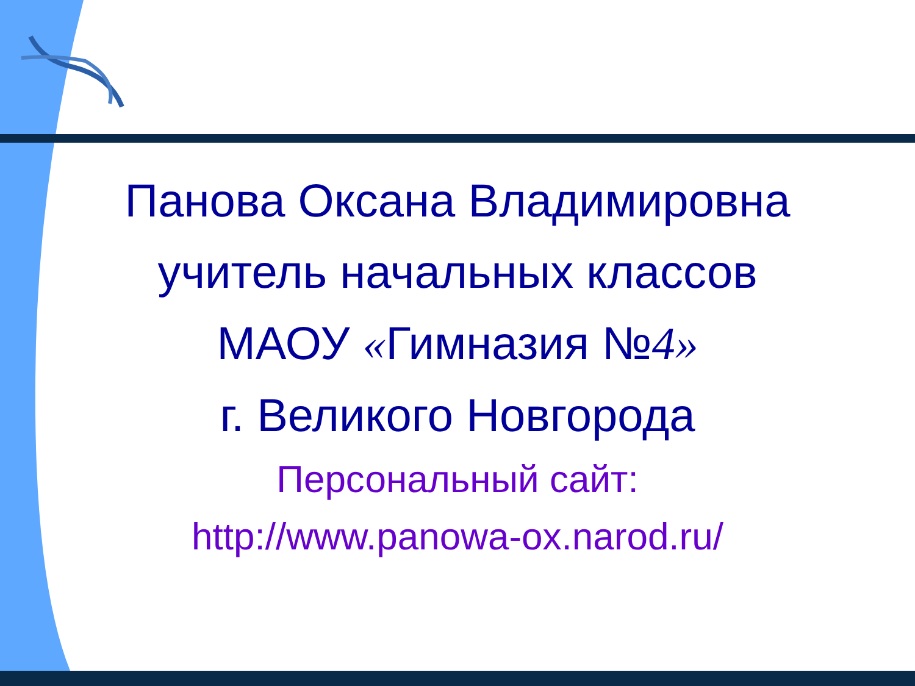Панова Оксана Владимировна
учитель начальных классов
МАОУ «Гимназия №4»
г. Великого Новгорода
Персональный сайт:
http://www.panowa-ox.narod.ru/